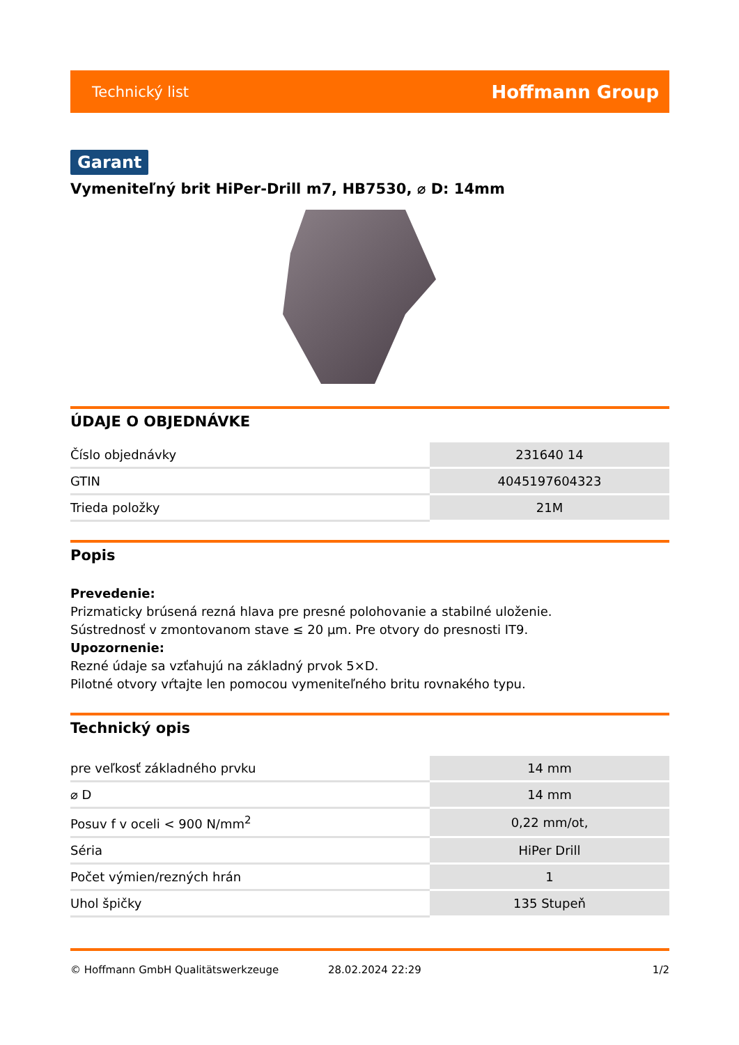Technický list Hoffmann Group
Garant
Vymeniteľný brit HiPer-Drill m7, HB7530, ⌀ D: 14mm
ÚDAJE O OBJEDNÁVKE
| Číslo objednávky | 231640 14 |
| GTIN | 4045197604323 |
| Trieda položky | 21M |
Popis
Prevedenie:
Prizmaticky brúsená rezná hlava pre presné polohovanie a stabilné uloženie.
Sústrednosť v zmontovanom stave ≤ 20 µm. Pre otvory do presnosti IT9.
Upozornenie:
Rezné údaje sa vzťahujú na základný prvok 5×D.
Pilotné otvory vŕtajte len pomocou vymeniteľného britu rovnakého typu.
Technický opis
| pre veľkosť základného prvku | 14 mm |
| ⌀ D | 14 mm |
| Posuv f v oceli < 900 N/mm<sup>2</sup> | 0,22 mm/ot, |
| Séria | HiPer Drill |
| Počet výmien/rezných hrán | 1 |
| Uhol špičky | 135 Stupeň |
© Hoffmann GmbH Qualitätswerkzeuge 28.02.2024 22:29 1/2